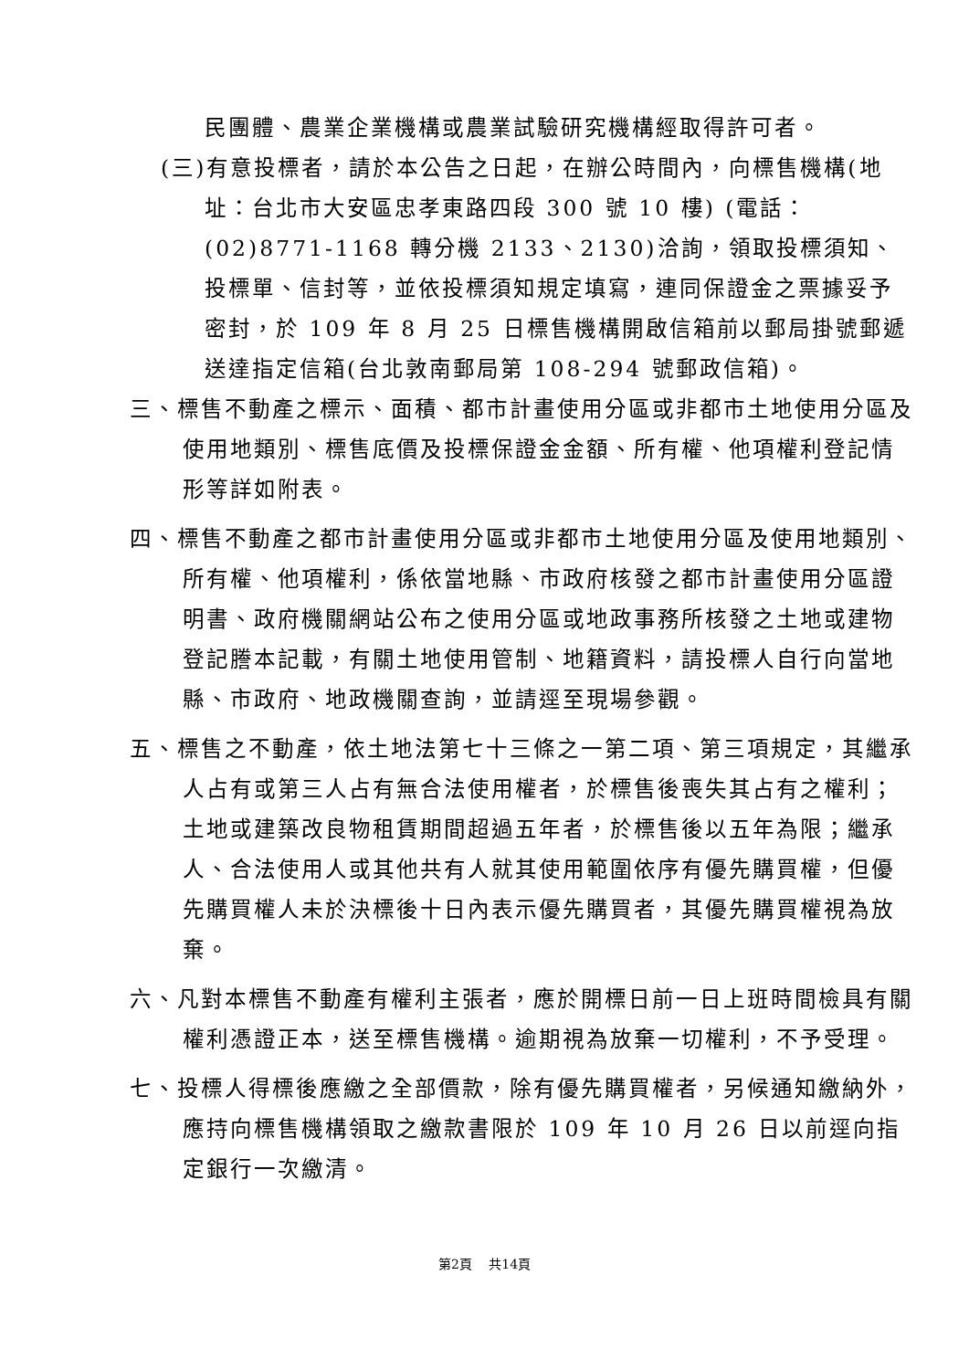民團體、農業企業機構或農業試驗研究機構經取得許可者。
(三)有意投標者，請於本公告之日起，在辦公時間內，向標售機構(地址：台北市大安區忠孝東路四段 300 號 10 樓) (電話：(02)8771-1168 轉分機 2133、2130)洽詢，領取投標須知、投標單、信封等，並依投標須知規定填寫，連同保證金之票據妥予密封，於 109 年 8 月 25 日標售機構開啟信箱前以郵局掛號郵遞送達指定信箱(台北敦南郵局第 108-294 號郵政信箱)。
三、標售不動產之標示、面積、都市計畫使用分區或非都市土地使用分區及使用地類別、標售底價及投標保證金金額、所有權、他項權利登記情形等詳如附表。
四、標售不動產之都市計畫使用分區或非都市土地使用分區及使用地類別、所有權、他項權利，係依當地縣、市政府核發之都市計畫使用分區證明書、政府機關網站公布之使用分區或地政事務所核發之土地或建物登記謄本記載，有關土地使用管制、地籍資料，請投標人自行向當地縣、市政府、地政機關查詢，並請逕至現場參觀。
五、標售之不動產，依土地法第七十三條之一第二項、第三項規定，其繼承人占有或第三人占有無合法使用權者，於標售後喪失其占有之權利；土地或建築改良物租賃期間超過五年者，於標售後以五年為限；繼承人、合法使用人或其他共有人就其使用範圍依序有優先購買權，但優先購買權人未於決標後十日內表示優先購買者，其優先購買權視為放棄。
六、凡對本標售不動產有權利主張者，應於開標日前一日上班時間檢具有關權利憑證正本，送至標售機構。逾期視為放棄一切權利，不予受理。
七、投標人得標後應繳之全部價款，除有優先購買權者，另候通知繳納外，應持向標售機構領取之繳款書限於 109 年 10 月 26 日以前逕向指定銀行一次繳清。
第2頁　 共14頁